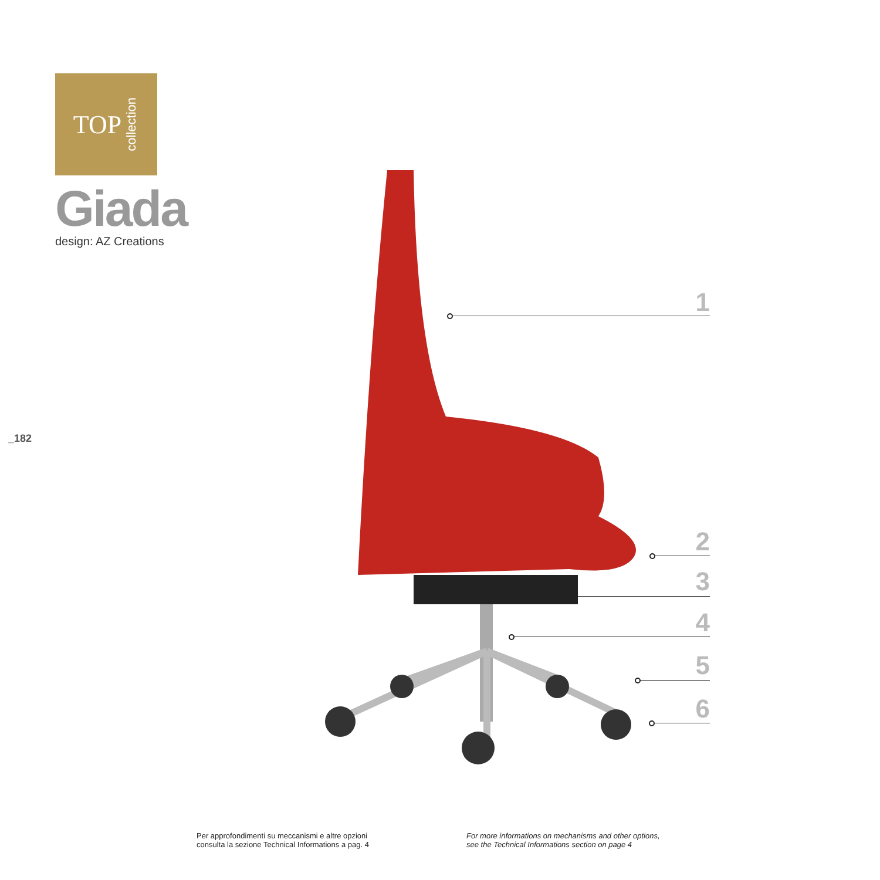TOP collection
Giada
design: AZ Creations
_182
1
2
3
4
5
6
Per approfondimenti su meccanismi e altre opzioni
consulta la sezione Technical Informations a pag. 4
For more informations on mechanisms and other options,
see the Technical Informations section on page 4